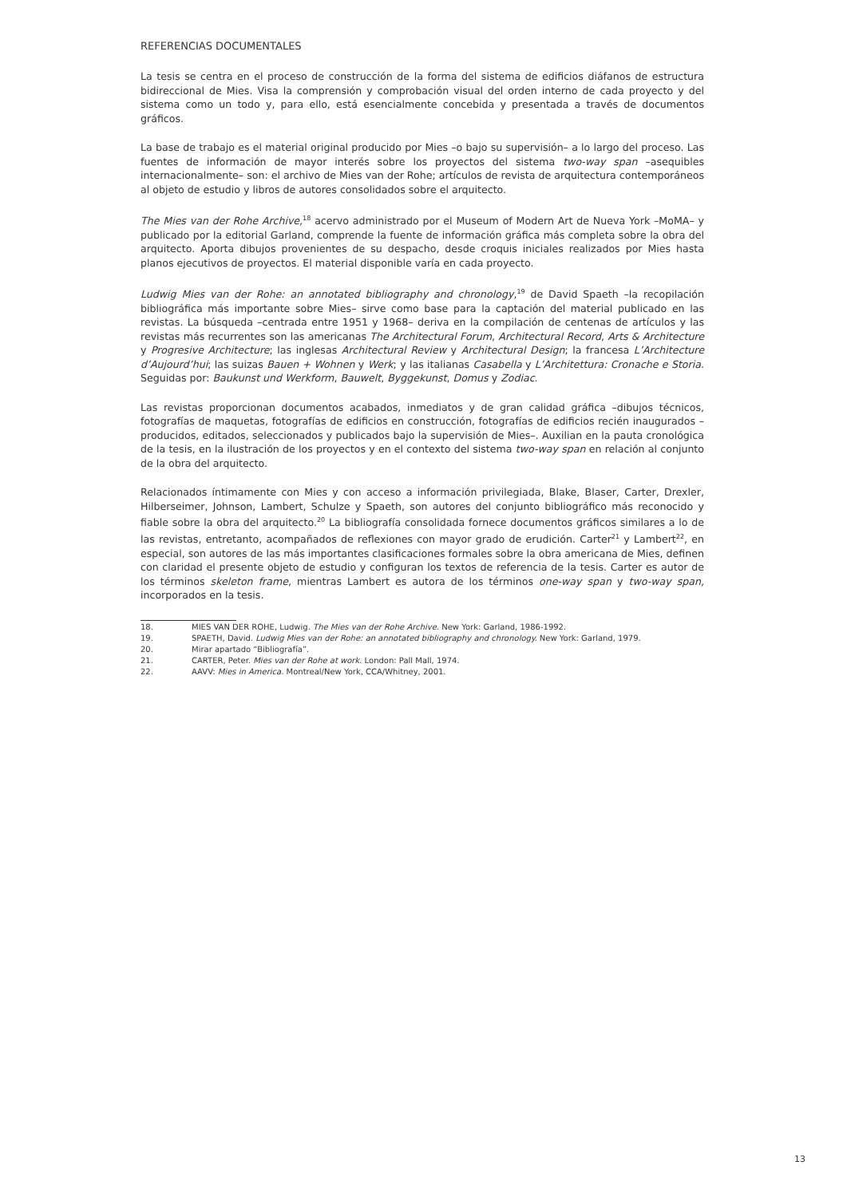REFERENCIAS DOCUMENTALES
La tesis se centra en el proceso de construcción de la forma del sistema de edificios diáfanos de estructura bidireccional de Mies. Visa la comprensión y comprobación visual del orden interno de cada proyecto y del sistema como un todo y, para ello, está esencialmente concebida y presentada a través de documentos gráficos.
La base de trabajo es el material original producido por Mies –o bajo su supervisión– a lo largo del proceso. Las fuentes de información de mayor interés sobre los proyectos del sistema two-way span –asequibles internacionalmente– son: el archivo de Mies van der Rohe; artículos de revista de arquitectura contemporáneos al objeto de estudio y libros de autores consolidados sobre el arquitecto.
The Mies van der Rohe Archive,<sup>18</sup> acervo administrado por el Museum of Modern Art de Nueva York –MoMA– y publicado por la editorial Garland, comprende la fuente de información gráfica más completa sobre la obra del arquitecto. Aporta dibujos provenientes de su despacho, desde croquis iniciales realizados por Mies hasta planos ejecutivos de proyectos. El material disponible varía en cada proyecto.
Ludwig Mies van der Rohe: an annotated bibliography and chronology,<sup>19</sup> de David Spaeth –la recopilación bibliográfica más importante sobre Mies– sirve como base para la captación del material publicado en las revistas. La búsqueda –centrada entre 1951 y 1968– deriva en la compilación de centenas de artículos y las revistas más recurrentes son las americanas The Architectural Forum, Architectural Record, Arts & Architecture y Progresive Architecture; las inglesas Architectural Review y Architectural Design; la francesa L’Architecture d’Aujourd’hui; las suizas Bauen + Wohnen y Werk; y las italianas Casabella y L’Architettura: Cronache e Storia. Seguidas por: Baukunst und Werkform, Bauwelt, Byggekunst, Domus y Zodiac.
Las revistas proporcionan documentos acabados, inmediatos y de gran calidad gráfica –dibujos técnicos, fotografías de maquetas, fotografías de edificios en construcción, fotografías de edificios recién inaugurados –producidos, editados, seleccionados y publicados bajo la supervisión de Mies–. Auxilian en la pauta cronológica de la tesis, en la ilustración de los proyectos y en el contexto del sistema two-way span en relación al conjunto de la obra del arquitecto.
Relacionados íntimamente con Mies y con acceso a información privilegiada, Blake, Blaser, Carter, Drexler, Hilberseimer, Johnson, Lambert, Schulze y Spaeth, son autores del conjunto bibliográfico más reconocido y fiable sobre la obra del arquitecto.<sup>20</sup> La bibliografía consolidada fornece documentos gráficos similares a lo de las revistas, entretanto, acompañados de reflexiones con mayor grado de erudición. Carter<sup>21</sup> y Lambert<sup>22</sup>, en especial, son autores de las más importantes clasificaciones formales sobre la obra americana de Mies, definen con claridad el presente objeto de estudio y configuran los textos de referencia de la tesis. Carter es autor de los términos skeleton frame, mientras Lambert es autora de los términos one-way span y two-way span, incorporados en la tesis.
18. MIES VAN DER ROHE, Ludwig. The Mies van der Rohe Archive. New York: Garland, 1986-1992.
19. SPAETH, David. Ludwig Mies van der Rohe: an annotated bibliography and chronology. New York: Garland, 1979.
20. Mirar apartado “Bibliografía”.
21. CARTER, Peter. Mies van der Rohe at work. London: Pall Mall, 1974.
22. AAVV: Mies in America. Montreal/New York, CCA/Whitney, 2001.
13